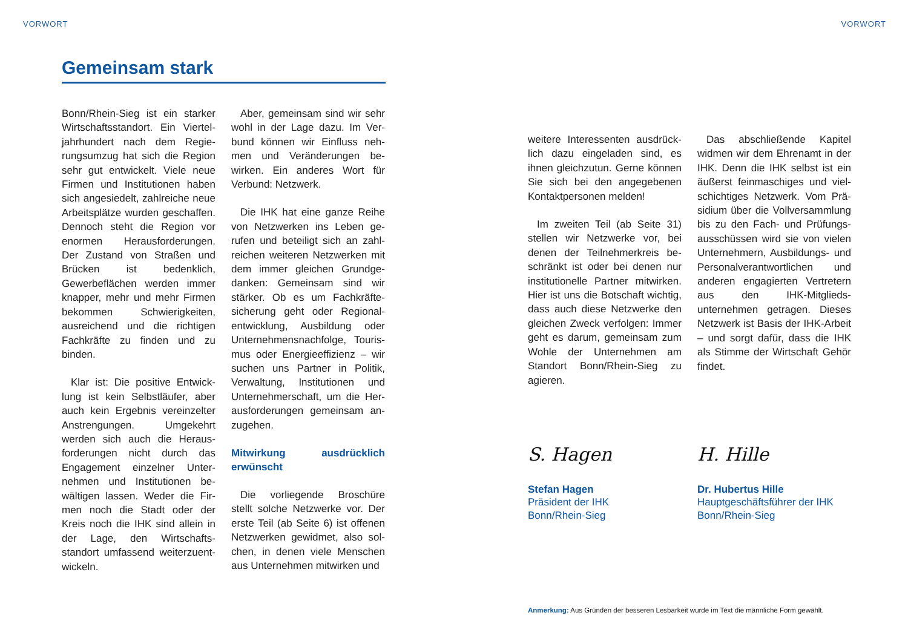VORWORT VORWORT
Gemeinsam stark
Bonn/Rhein-Sieg ist ein starker Wirtschaftsstandort. Ein Viertel­jahrhundert nach dem Regie­rungsumzug hat sich die Re­gion sehr gut entwickelt. Viele neue Firmen und Institutionen haben sich angesiedelt, zahlrei­che neue Arbeitsplätze wurden geschaffen. Dennoch steht die Region vor enormen Heraus­forderungen. Der Zustand von Straßen und Brücken ist be­denklich, Gewerbeflächen wer­den immer knapper, mehr und mehr Firmen bekommen Schwie­rigkeiten, ausreichend und die richtigen Fachkräfte zu finden und zu binden.
Klar ist: Die positive Entwick­lung ist kein Selbstläufer, aber auch kein Ergebnis vereinzel­ter Anstrengungen. Umgekehrt werden sich auch die Heraus­forderungen nicht durch das Engagement einzelner Unter­nehmen und Institutionen be­wältigen lassen. Weder die Fir­men noch die Stadt oder der Kreis noch die IHK sind allein in der Lage, den Wirtschafts­standort umfassend weiterzuent­wickeln.
Aber, gemeinsam sind wir sehr wohl in der Lage dazu. Im Ver­bund können wir Einfluss neh­men und Veränderungen be­wirken. Ein anderes Wort für Verbund: Netzwerk.
Die IHK hat eine ganze Reihe von Netzwerken ins Leben ge­rufen und beteiligt sich an zahl­reichen weiteren Netzwerken mit dem immer gleichen Grundge­danken: Gemeinsam sind wir stärker. Ob es um Fachkräfte­sicherung geht oder Regional­entwicklung, Ausbildung oder Unternehmensnachfolge, Touris­mus oder Energieeffizienz – wir suchen uns Partner in Politik, Verwaltung, Institutionen und Unternehmerschaft, um die Her­ausforderungen gemeinsam an­zugehen.
Mitwirkung ausdrücklich erwünscht
Die vorliegende Broschüre stellt solche Netzwerke vor. Der erste Teil (ab Seite 6) ist offenen Netzwerken gewidmet, also sol­chen, in denen viele Menschen aus Unternehmen mitwirken und
weitere Interessenten ausdrück­lich dazu eingeladen sind, es ihnen gleichzutun. Gerne kön­nen Sie sich bei den angegebe­nen Kontaktpersonen melden!
Im zweiten Teil (ab Seite 31) stellen wir Netzwerke vor, bei denen der Teilnehmerkreis be­schränkt ist oder bei denen nur institutionelle Partner mitwirken. Hier ist uns die Botschaft wich­tig, dass auch diese Netzwerke den gleichen Zweck verfolgen: Immer geht es darum, gemein­sam zum Wohle der Unterneh­men am Standort Bonn/Rhein-Sieg zu agieren.
Das abschließende Kapitel widmen wir dem Ehrenamt in der IHK. Denn die IHK selbst ist ein äußerst feinmaschiges und viel­schichtiges Netzwerk. Vom Prä­sidium über die Vollversammlung bis zu den Fach- und Prüfungs­ausschüssen wird sie von vielen Unternehmern, Ausbildungs- und Personalverantwortlichen und anderen engagierten Ver­tretern aus den IHK-Mitglieds­unternehmen getragen. Dieses Netzwerk ist Basis der IHK-Ar­beit – und sorgt dafür, dass die IHK als Stimme der Wirtschaft Gehör findet.
S. Hagen
Stefan Hagen
Präsident der IHK
Bonn/Rhein-Sieg
H. Hille
Dr. Hubertus Hille
Hauptgeschäftsführer der IHK
Bonn/Rhein-Sieg
Anmerkung: Aus Gründen der besseren Lesbarkeit wurde im Text die männliche Form gewählt.